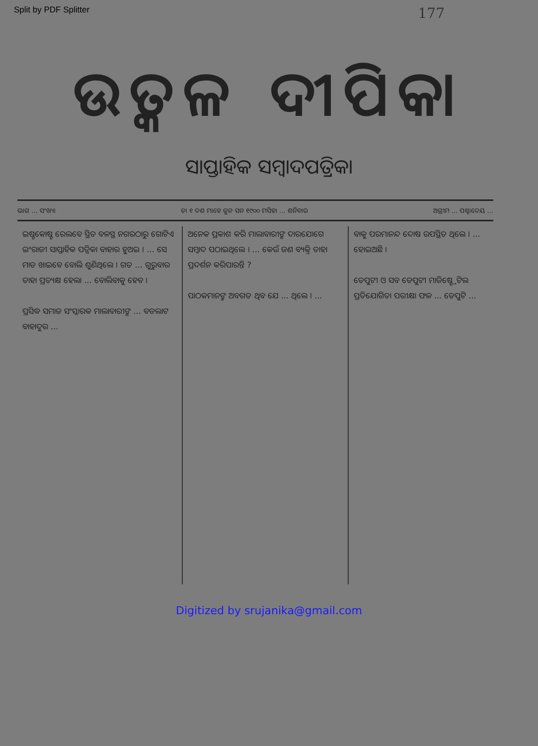Split by PDF Splitter 177
ଉତ୍କଳ ଦୀପିକା
ସାପ୍ତାହିକ ସମ୍ବାଦପତ୍ରିକା
ଭାଗ ... ସଂଖ୍ୟା ତା ୧ ଦଶ ମାହେ ଜୁନ ସନ ୧୯୦୦ ମସିହା ... ଶନିବାର ଅଗ୍ରୀମ ... ପଶ୍ଚାଦେୟ ...
ଇଷ୍ଟକୋଷ୍ଟ ରେଲବେ ସ୍ଥିତ ବଳସ୍ଥ ନଗରଠାରୁ ଗୋଟିଏ ଇଂରାଜୀ ସାପ୍ତାହିକ ପତ୍ରିକା ବାହାର ହୁଅଇ । ... ସେ ମାଡ ଖାଇବେ ବୋଲି ଶୁଣିଥିଲେ । ଗତ ... ଗୁରୁବାର ତାହା ପ୍ରତ୍ୟକ୍ଷ ହେଲା ... ବୋଲିବାକୁ ହେବ ।
ପ୍ରସିଦ୍ଧ ସମାଜ ସଂସ୍କାରକ ମାଲାବାରୀଙ୍କ ... ବଡଲାଟ ବାହାଦୁର ...
ଅନେକ ପ୍ରକାଶ କରି ମାଲାବାରୀଙ୍କ ଦାରଯୋଗେ ସମ୍ବାଦ ପଠାଇଥିଲେ । ... କେଉଁ ଜଣ ବ୍ୟକ୍ତି ତାହା ପ୍ରଦର୍ଶନ କରିପାରନ୍ତି ?
ପାଠକମାନଙ୍କ ଅବଗତ ଥିବ ଯେ ... ଥିଲେ । ...
ବାକୁ ପରମାନନ୍ଦ ଦୋଷ ଉପସ୍ଥିତ ଥିଲେ । ... ହୋଇଅଛି ।
ଡେପୁଟୀ ଓ ସବ ଡେପୁଟୀ ମାଜିଷ୍ଟ୍ରେଟିଲ ପ୍ରତିଯୋଗିତା ପରୀକ୍ଷା ଫଳ ... ଡେପୁଟି ...
Digitized by srujanika@gmail.com